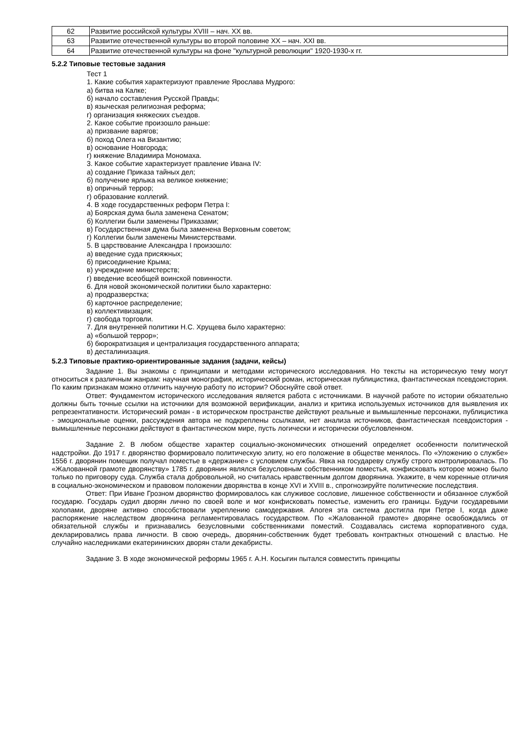| 62 | Развитие российской культуры XVIII – нач. XX вв. |
| 63 | Развитие отечественной культуры во второй половине XX – нач. XXI вв. |
| 64 | Развитие отечественной культуры на фоне "культурной революции" 1920-1930-х гг. |
5.2.2 Типовые тестовые задания
Тест 1
1. Какие события характеризуют правление Ярослава Мудрого:
а) битва на Калке;
б) начало составления Русской Правды;
в) языческая религиозная реформа;
г) организация княжеских съездов.
2. Какое событие произошло раньше:
а) призвание варягов;
б) поход Олега на Византию;
в) основание Новгорода;
г) княжение Владимира Мономаха.
3. Какое событие характеризует правление Ивана IV:
а) создание Приказа тайных дел;
б) получение ярлыка на великое княжение;
в) опричный террор;
г) образование коллегий.
4. В ходе государственных реформ Петра I:
а) Боярская дума была заменена Сенатом;
б) Коллегии были заменены Приказами;
в) Государственная дума была заменена Верховным советом;
г) Коллегии были заменены Министерствами.
5. В царствование Александра I произошло:
а) введение суда присяжных;
б) присоединение Крыма;
в) учреждение министерств;
г) введение всеобщей воинской повинности.
6. Для новой экономической политики было характерно:
а) продразверстка;
б) карточное распределение;
в) коллективизация;
г) свобода торговли.
7. Для внутренней политики Н.С. Хрущева было характерно:
а) «большой террор»;
б) бюрократизация и централизация государственного аппарата;
в) десталинизация.
5.2.3 Типовые практико-ориентированные задания (задачи, кейсы)
Задание 1. Вы знакомы с принципами и методами исторического исследования. Но тексты на историческую тему могут относиться к различным жанрам: научная монография, исторический роман, историческая публицистика, фантастическая псевдоистория. По каким признакам можно отличить научную работу по истории? Обоснуйте свой ответ.
Ответ: Фундаментом исторического исследования является работа с источниками. В научной работе по истории обязательно должны быть точные ссылки на источники для возможной верификации, анализ и критика используемых источников для выявления их репрезентативности. Исторический роман - в историческом пространстве действуют реальные и вымышленные персонажи, публицистика - эмоциональные оценки, рассуждения автора не подкреплены ссылками, нет анализа источников, фантастическая псевдоистория - вымышленные персонажи действуют в фантастическом мире, пусть логически и исторически обусловленном.
Задание 2. В любом обществе характер социально-экономических отношений определяет особенности политической надстройки. До 1917 г. дворянство формировало политическую элиту, но его положение в обществе менялось. По «Уложению о службе» 1556 г. дворянин помещик получал поместье в «держание» с условием службы. Явка на государеву службу строго контролировалась. По «Жалованной грамоте дворянству» 1785 г. дворянин являлся безусловным собственником поместья, конфисковать которое можно было только по приговору суда. Служба стала добровольной, но считалась нравственным долгом дворянина. Укажите, в чем коренные отличия в социально-экономическом и правовом положении дворянства в конце XVI и XVIII в., спрогнозируйте политические последствия.
Ответ: При Иване Грозном дворянство формировалось как служивое сословие, лишенное собственности и обязанное службой государю. Государь судил дворян лично по своей воле и мог конфисковать поместье, изменить его границы. Будучи государевыми холопами, дворяне активно способствовали укреплению самодержавия. Апогея эта система достигла при Петре I, когда даже распоряжение наследством дворянина регламентировалась государством. По «Жалованной грамоте» дворяне освобождались от обязательной службы и признавались безусловными собственниками поместий. Создавалась система корпоративного суда, декларировались права личности. В свою очередь, дворянин-собственник будет требовать контрактных отношений с властью. Не случайно наследниками екатерининских дворян стали декабристы.
Задание 3. В ходе экономической реформы 1965 г. А.Н. Косыгин пытался совместить принципы